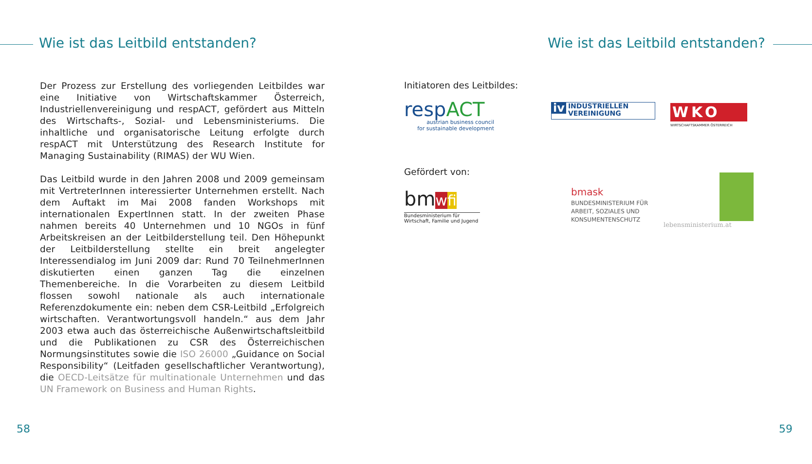Wie ist das Leitbild entstanden?
Der Prozess zur Erstellung des vorliegenden Leitbildes war eine Initiative von Wirtschaftskammer Österreich, Industriellenvereinigung und respACT, gefördert aus Mitteln des Wirtschafts-, Sozial- und Lebensministeriums. Die inhaltliche und organisatorische Leitung erfolgte durch respACT mit Unterstützung des Research Institute for Managing Sustainability (RIMAS) der WU Wien.
Das Leitbild wurde in den Jahren 2008 und 2009 gemeinsam mit VertreterInnen interessierter Unternehmen erstellt. Nach dem Auftakt im Mai 2008 fanden Workshops mit internationalen ExpertInnen statt. In der zweiten Phase nahmen bereits 40 Unternehmen und 10 NGOs in fünf Arbeitskreisen an der Leitbilderstellung teil. Den Höhepunkt der Leitbilderstellung stellte ein breit angelegter Interessendialog im Juni 2009 dar: Rund 70 TeilnehmerInnen diskutierten einen ganzen Tag die einzelnen Themenbereiche. In die Vorarbeiten zu diesem Leitbild flossen sowohl nationale als auch internationale Referenzdokumente ein: neben dem CSR-Leitbild „Erfolgreich wirtschaften. Verantwortungsvoll handeln.“ aus dem Jahr 2003 etwa auch das österreichische Außenwirtschaftsleitbild und die Publikationen zu CSR des Österreichischen Normungsinstitutes sowie die ISO 26000 „Guidance on Social Responsibility“ (Leitfaden gesellschaftlicher Verantwortung), die OECD-Leitsätze für multinationale Unternehmen und das UN Framework on Business and Human Rights.
58
Wie ist das Leitbild entstanden?
Initiatoren des Leitbildes:
respACT
austrian business council
for sustainable development
iv INDUSTRIELLEN
VEREINIGUNG
WKO
WIRTSCHAFTSKAMMER ÖSTERREICH
Gefördert von:
bmwfi
Bundesministerium für
Wirtschaft, Familie und Jugend
bmask
BUNDESMINISTERIUM FÜR
ARBEIT, SOZIALES UND
KONSUMENTENSCHUTZ
lebensministerium.at
59